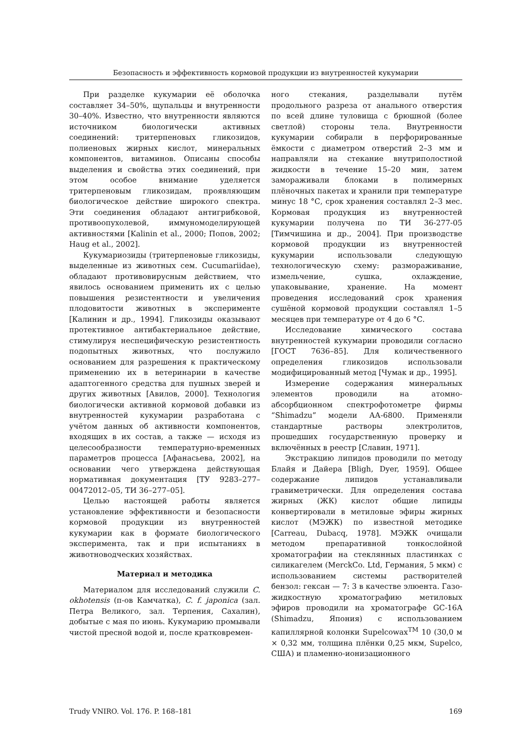Безопасность и эффективность кормовой продукции из внутренностей кукумарии
При разделке кукумарии её оболочка составляет 34–50%, щупальцы и внутренности 30–40%. Известно, что внутренности являются источником биологически активных соединений: тритерпеновых гликозидов, полиеновых жирных кислот, минеральных компонентов, витаминов. Описаны способы выделения и свойства этих соединений, при этом особое внимание уделяется тритерпеновым гликозидам, проявляющим биологическое действие широкого спектра. Эти соединения обладают антигрибковой, противоопухолевой, иммуномоделирующей активностями [Kalinin et al., 2000; Попов, 2002; Haug et al., 2002].
Кукумариозиды (тритерпеновые гликозиды, выделенные из животных сем. Cucumariidae), обладают противовирусным действием, что явилось основанием применить их с целью повышения резистентности и увеличения плодовитости животных в эксперименте [Калинин и др., 1994]. Гликозиды оказывают протективное антибактериальное действие, стимулируя неспецифическую резистентность подопытных животных, что послужило основанием для разрешения к практическому применению их в ветеринарии в качестве адаптогенного средства для пушных зверей и других животных [Авилов, 2000]. Технология биологически активной кормовой добавки из внутренностей кукумарии разработана с учётом данных об активности компонентов, входящих в их состав, а также — исходя из целесообразности температурно-временных параметров процесса [Афанасьева, 2002], на основании чего утверждена действующая нормативная документация [ТУ 9283–277–00472012–05, ТИ 36–277–05].
Целью настоящей работы является установление эффективности и безопасности кормовой продукции из внутренностей кукумарии как в формате биологического эксперимента, так и при испытаниях в животноводческих хозяйствах.
Материал и методика
Материалом для исследований служили C. okhotensis (п-ов Камчатка), C. f. japonica (зал. Петра Великого, зал. Терпения, Сахалин), добытые с мая по июнь. Кукумарию промывали чистой пресной водой и, после кратковремен-
ного стекания, разделывали путём продольного разреза от анального отверстия по всей длине туловища с брюшной (более светлой) стороны тела. Внутренности кукумарии собирали в перфорированные ёмкости с диаметром отверстий 2–3 мм и направляли на стекание внутриполостной жидкости в течение 15–20 мин, затем замораживали блоками в полимерных плёночных пакетах и хранили при температуре минус 18 °С, срок хранения составлял 2–3 мес. Кормовая продукция из внутренностей кукумарии получена по ТИ 36-277-05 [Тимчишина и др., 2004]. При производстве кормовой продукции из внутренностей кукумарии использовали следующую технологическую схему: размораживание, измельчение, сушка, охлаждение, упаковывание, хранение. На момент проведения исследований срок хранения сушёной кормовой продукции составлял 1–5 месяцев при температуре от 4 до 6 °С.
Исследование химического состава внутренностей кукумарии проводили согласно [ГОСТ 7636–85]. Для количественного определения гликозидов использовали модифицированный метод [Чумак и др., 1995].
Измерение содержания минеральных элементов проводили на атомно-абсорбционном спектрофотометре фирмы “Shimadzu” модели АА-6800. Применяли стандартные растворы электролитов, прошедших государственную проверку и включённых в реестр [Славин, 1971].
Экстракцию липидов проводили по методу Блайя и Дайера [Bligh, Dyer, 1959]. Общее содержание липидов устанавливали гравиметрически. Для определения состава жирных (ЖК) кислот общие липиды конвертировали в метиловые эфиры жирных кислот (МЭЖК) по известной методике [Carreau, Dubacq, 1978]. МЭЖК очищали методом препаративной тонкослойной хроматографии на стеклянных пластинках с силикагелем (MerckCo. Ltd, Германия, 5 мкм) с использованием системы растворителей бензол: гексан — 7: 3 в качестве элюента. Газо-жидкостную хроматографию метиловых эфиров проводили на хроматографе GC-16A (Shimadzu, Япония) с использованием капиллярной колонки Supelcowax<sup>TM</sup> 10 (30,0 м × 0,32 мм, толщина плёнки 0,25 мкм, Supelco, США) и пламенно-ионизационного
Trudy VNIRO. Vol. 176. P. 168–181 169